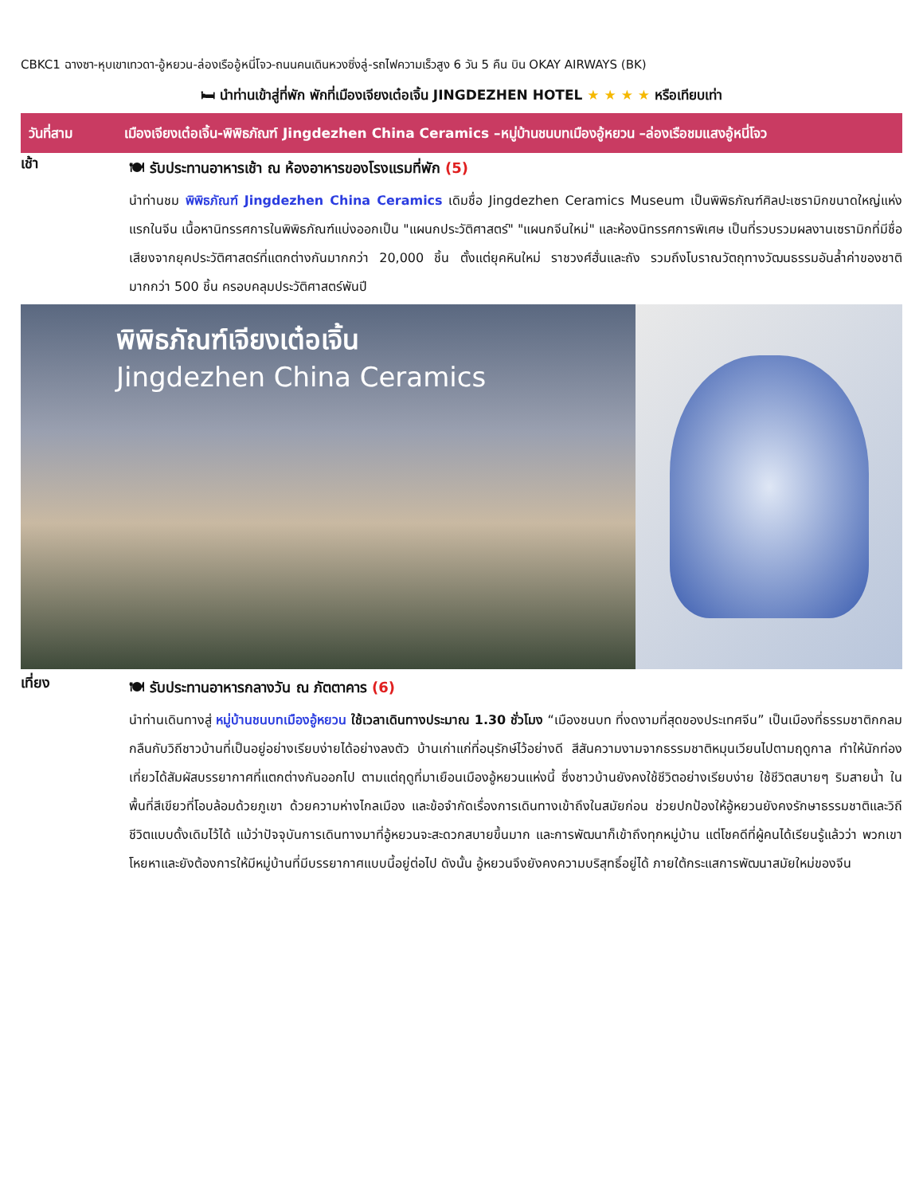CBKC1 ฉางซา-หุบเขาเทวดา-อู้หยวน-ล่องเรืออู้หนี่โจว-ถนนคนเดินหวงซิ่งลู่-รถไฟความเร็วสูง 6 วัน 5 คืน บิน OKAY AIRWAYS (BK)
🛏 นำท่านเข้าสู่ที่พัก พักที่เมืองเจียงเต๋อเจิ้น JINGDEZHEN HOTEL ★ ★ ★ ★ หรือเทียบเท่า
วันที่สาม เมืองเจียงเต๋อเจิ้น-พิพิธภัณฑ์ Jingdezhen China Ceramics –หมู่บ้านชนบทเมืองอู้หยวน –ล่องเรือชมแสงอู้หนี่โจว
เช้า
🍽 รับประทานอาหารเช้า ณ ห้องอาหารของโรงแรมที่พัก (5)
นำท่านชม พิพิธภัณฑ์ Jingdezhen China Ceramics เดิมชื่อ Jingdezhen Ceramics Museum เป็นพิพิธภัณฑ์ศิลปะเซรามิกขนาดใหญ่แห่งแรกในจีน เนื้อหานิทรรศการในพิพิธภัณฑ์แบ่งออกเป็น "แผนกประวัติศาสตร์" "แผนกจีนใหม่" และห้องนิทรรศการพิเศษ เป็นที่รวบรวมผลงานเซรามิกที่มีชื่อเสียงจากยุคประวัติศาสตร์ที่แตกต่างกันมากกว่า 20,000 ชิ้น ตั้งแต่ยุคหินใหม่ ราชวงศ์ฮั่นและถัง รวมถึงโบราณวัตถุทางวัฒนธรรมอันล้ำค่าของชาติมากกว่า 500 ชิ้น ครอบคลุมประวัติศาสตร์พันปี
พิพิธภัณฑ์เจียงเต๋อเจิ้น
Jingdezhen China Ceramics
เที่ยง
🍽 รับประทานอาหารกลางวัน ณ ภัตตาคาร (6)
นำท่านเดินทางสู่ หมู่บ้านชนบทเมืองอู้หยวน ใช้เวลาเดินทางประมาณ 1.30 ชั่วโมง “เมืองชนบท ที่งดงามที่สุดของประเทศจีน” เป็นเมืองที่ธรรมชาติกกลมกลืนกับวิถีชาวบ้านที่เป็นอยู่อย่างเรียบง่ายได้อย่างลงตัว บ้านเก่าแก่ที่อนุรักษ์ไว้อย่างดี สีสันความงามจากธรรมชาติหมุนเวียนไปตามฤดูกาล ทำให้นักท่องเที่ยวได้สัมผัสบรรยากาศที่แตกต่างกันออกไป ตามแต่ฤดูที่มาเยือนเมืองอู้หยวนแห่งนี้ ซึ่งชาวบ้านยังคงใช้ชีวิตอย่างเรียบง่าย ใช้ชีวิตสบายๆ ริมสายน้ำ ในพื้นที่สีเขียวที่โอบล้อมด้วยภูเขา ด้วยความห่างไกลเมือง และข้อจำกัดเรื่องการเดินทางเข้าถึงในสมัยก่อน ช่วยปกป้องให้อู้หยวนยังคงรักษาธรรมชาติและวิถีชีวิตแบบดั้งเดิมไว้ได้ แม้ว่าปัจจุบันการเดินทางมาที่อู้หยวนจะสะดวกสบายขึ้นมาก และการพัฒนาก็เข้าถึงทุกหมู่บ้าน แต่โชคดีที่ผู้คนได้เรียนรู้แล้วว่า พวกเขาโหยหาและยังต้องการให้มีหมู่บ้านที่มีบรรยากาศแบบนี้อยู่ต่อไป ดังนั้น อู้หยวนจึงยังคงความบริสุทธิ์อยู่ได้ ภายใต้กระแสการพัฒนาสมัยใหม่ของจีน